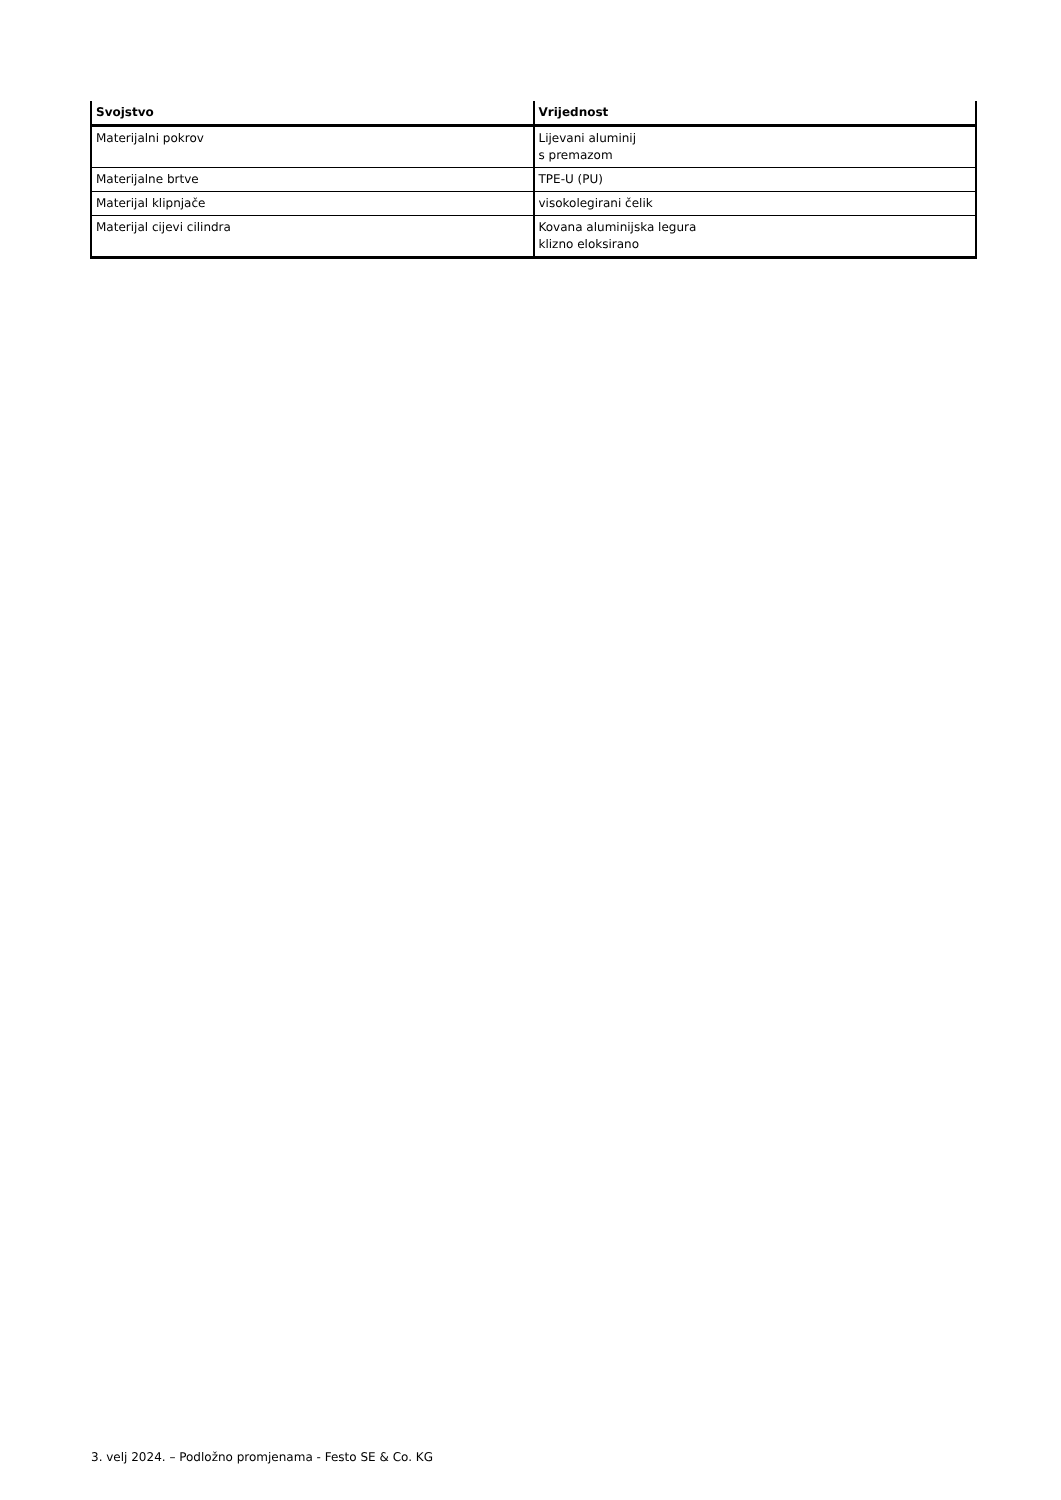| Svojstvo | Vrijednost |
| --- | --- |
| Materijalni pokrov | Lijevani aluminij s premazom |
| Materijalne brtve | TPE-U (PU) |
| Materijal klipnjače | visokolegirani čelik |
| Materijal cijevi cilindra | Kovana aluminijska legura klizno eloksirano |
3. velj 2024. – Podložno promjenama - Festo SE & Co. KG